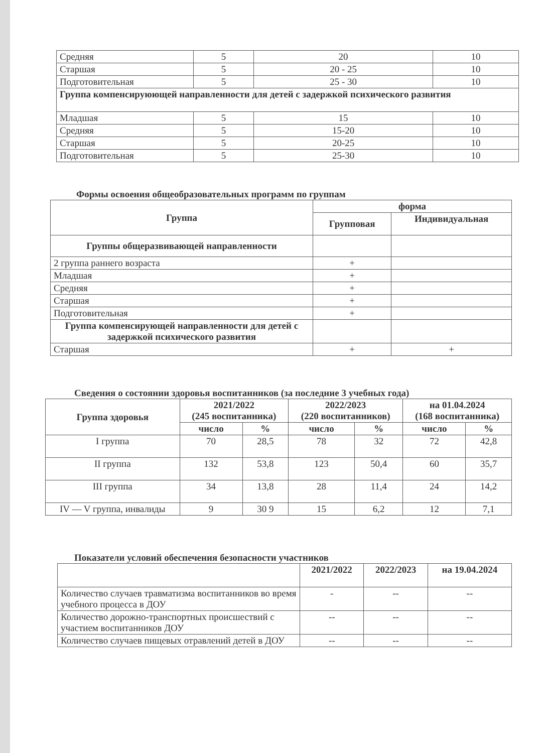| Средняя | 5 | 20 | 10 |
| Старшая | 5 | 20 - 25 | 10 |
| Подготовительная | 5 | 25 - 30 | 10 |
| Группа компенсируюющей направленности для детей с задержкой психического развития | | | |
| Младшая | 5 | 15 | 10 |
| Средняя | 5 | 15-20 | 10 |
| Старшая | 5 | 20-25 | 10 |
| Подготовительная | 5 | 25-30 | 10 |
Формы освоения общеобразовательных программ по группам
| Группа | форма | |
| --- | --- | --- |
| | Групповая | Индивидуальная |
| Группы общеразвивающей направленности | | |
| 2 группа раннего возраста | + | |
| Младшая | + | |
| Средняя | + | |
| Старшая | + | |
| Подготовительная | + | |
| Группа компенсирующей направленности для детей с задержкой психического развития | | |
| Старшая | + | + |
Сведения о состоянии здоровья воспитанников (за последние 3 учебных года)
| Группа здоровья | 2021/2022 (245 воспитанника) | | 2022/2023 (220 воспитанников) | | на 01.04.2024 (168 воспитанника) | |
| --- | --- | --- | --- | --- | --- | --- |
| | число | % | число | % | число | % |
| I группа | 70 | 28,5 | 78 | 32 | 72 | 42,8 |
| II группа | 132 | 53,8 | 123 | 50,4 | 60 | 35,7 |
| III группа | 34 | 13,8 | 28 | 11,4 | 24 | 14,2 |
| IV — V группа, инвалиды | 9 | 30 9 | 15 | 6,2 | 12 | 7,1 |
Показатели условий обеспечения безопасности участников
| | 2021/2022 | 2022/2023 | на 19.04.2024 |
| Количество случаев травматизма воспитанников во время учебного процесса в ДОУ | - | -- | -- |
| Количество дорожно-транспортных происшествий с участием воспитанников ДОУ | -- | -- | -- |
| Количество случаев пищевых отравлений детей в ДОУ | -- | -- | -- |